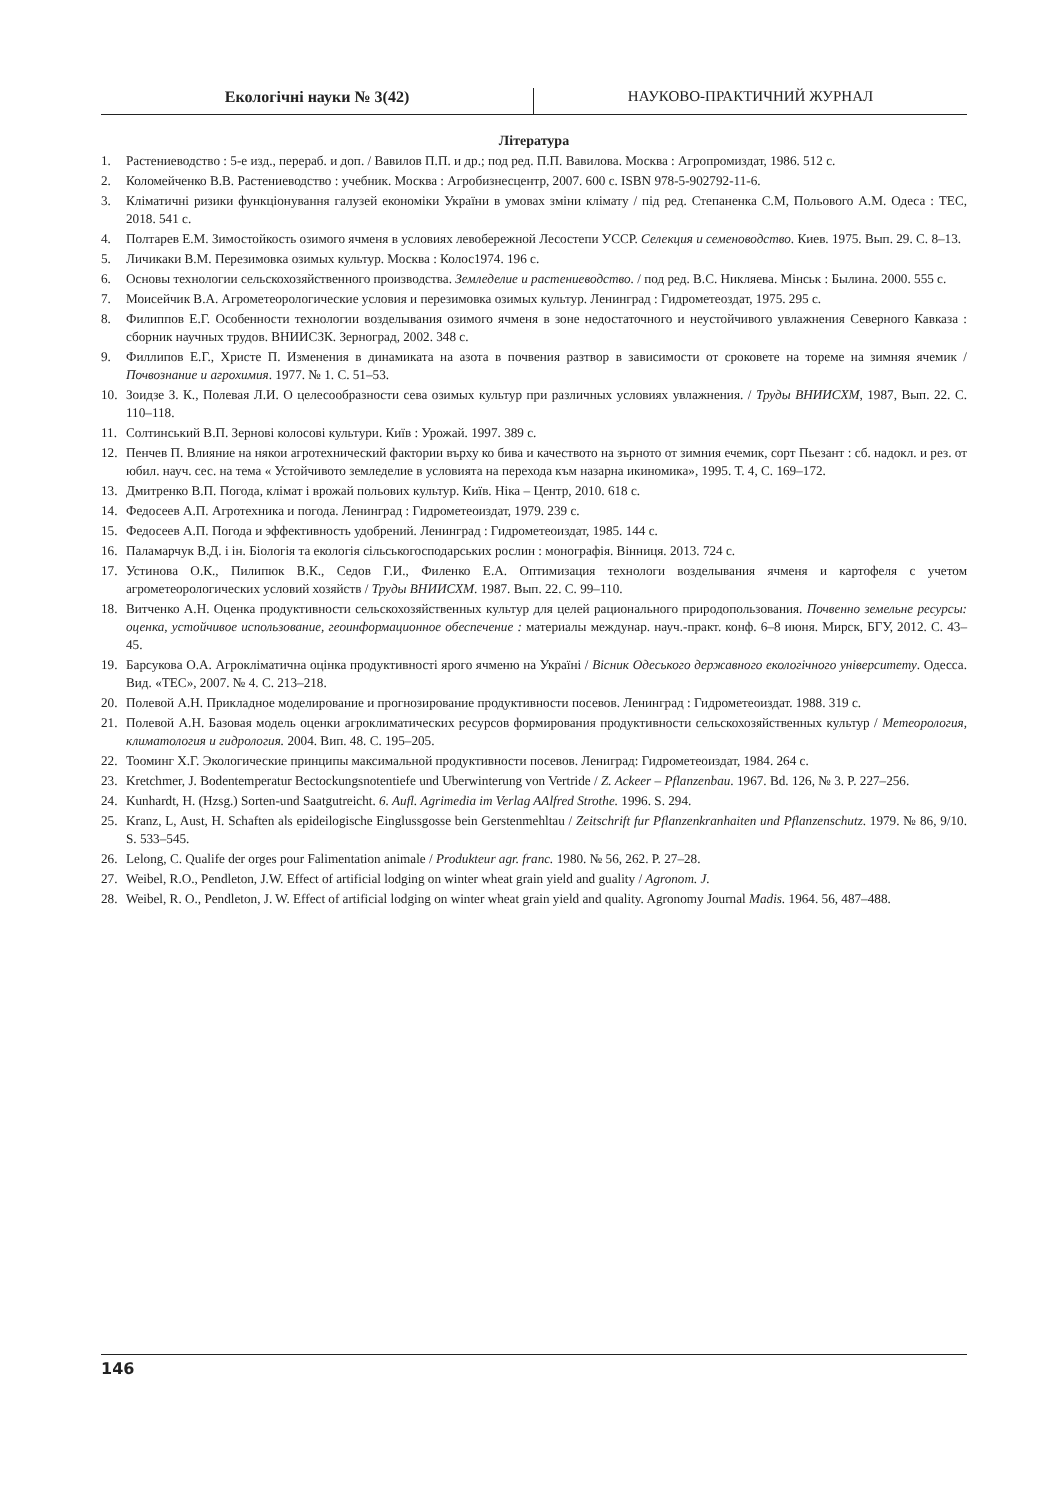Екологічні науки № 3(42) НАУКОВО-ПРАКТИЧНИЙ ЖУРНАЛ
Література
1. Растениеводство : 5-е изд., перераб. и доп. / Вавилов П.П. и др.; под ред. П.П. Вавилова. Москва : Агропромиздат, 1986. 512 с.
2. Коломейченко В.В. Растениеводство : учебник. Москва : Агробизнесцентр, 2007. 600 с. ISBN 978-5-902792-11-6.
3. Кліматичні ризики функціонування галузей економіки України в умовах зміни клімату / під ред. Степаненка С.М, Польового А.М. Одеса : ТЕС, 2018. 541 с.
4. Полтарев Е.М. Зимостойкость озимого ячменя в условиях левобережной Лесостепи УССР. Селекция и семеноводство. Киев. 1975. Вып. 29. С. 8–13.
5. Личикаки В.М. Перезимовка озимых культур. Москва : Колос1974. 196 с.
6. Основы технологии сельскохозяйственного производства. Земледелие и растениеводство. / под ред. В.С. Никляева. Мінськ : Былина. 2000. 555 с.
7. Моисейчик В.А. Агрометеорологические условия и перезимовка озимых культур. Ленинград : Гидрометеоздат, 1975. 295 с.
8. Филиппов Е.Г. Особенности технологии возделывания озимого ячменя в зоне недостаточного и неустойчивого увлажнения Северного Кавказа : сборник научных трудов. ВНИИСЗК. Зерноград, 2002. 348 с.
9. Филлипов Е.Г., Христе П. Изменения в динамиката на азота в почвения разтвор в зависимости от сроковете на тореме на зимняя ячемик / Почвознание и агрохимия. 1977. № 1. С. 51–53.
10. Зоидзе З. К., Полевая Л.И. О целесообразности сева озимых культур при различных условиях увлажнения. / Труды ВНИИСХМ, 1987, Вып. 22. С. 110–118.
11. Солтинський В.П. Зернові колосові культури. Київ : Урожай. 1997. 389 с.
12. Пенчев П. Влияние на някои агротехнический фактории върху ко бива и качеството на зърното от зимния ечемик, сорт Пьезант : сб. надокл. и рез. от юбил. науч. сес. на тема « Устойчивото земледелие в условията на перехода към назарна икиномика», 1995. Т. 4, С. 169–172.
13. Дмитренко В.П. Погода, клімат і врожай польових культур. Київ. Ніка – Центр, 2010. 618 с.
14. Федосеев А.П. Агротехника и погода. Ленинград : Гидрометеоиздат, 1979. 239 с.
15. Федосеев А.П. Погода и эффективность удобрений. Ленинград : Гидрометеоиздат, 1985. 144 с.
16. Паламарчук В.Д. і ін. Біологія та екологія сільськогосподарських рослин : монографія. Вінниця. 2013. 724 с.
17. Устинова О.К., Пилипюк В.К., Седов Г.И., Филенко Е.А. Оптимизация технологи возделывания ячменя и картофеля с учетом агрометеорологических условий хозяйств / Труды ВНИИСХМ. 1987. Вып. 22. С. 99–110.
18. Витченко А.Н. Оценка продуктивности сельскохозяйственных культур для целей рационального природопользования. Почвенно земельне ресурсы: оценка, устойчивое использование, геоинформационное обеспечение : материалы междунар. науч.-практ. конф. 6–8 июня. Мирск, БГУ, 2012. С. 43–45.
19. Барсукова О.А. Агрокліматична оцінка продуктивності ярого ячменю на Україні / Вісник Одеського державного екологічного університету. Одесса. Вид. «ТЕС», 2007. № 4. С. 213–218.
20. Полевой А.Н. Прикладное моделирование и прогнозирование продуктивности посевов. Ленинград : Гидрометеоиздат. 1988. 319 с.
21. Полевой А.Н. Базовая модель оценки агроклиматических ресурсов формирования продуктивности сельскохозяйственных культур / Метеорология, климатология и гидрология. 2004. Вип. 48. С. 195–205.
22. Тооминг Х.Г. Экологические принципы максимальной продуктивности посевов. Лениград: Гидрометеоиздат, 1984. 264 с.
23. Kretchmer, J. Bodentemperatur Bectockungsnotentiefe und Uberwinterung von Vertride / Z. Ackeer – Pflanzenbau. 1967. Bd. 126, № 3. P. 227–256.
24. Kunhardt, H. (Hzsg.) Sorten-und Saatgutreicht. 6. Aufl. Agrimedia im Verlag AAlfred Strothe. 1996. S. 294.
25. Kranz, L, Aust, H. Schaften als epideilogische Einglussgosse bein Gerstenmehltau / Zeitschrift fur Pflanzenkranhaiten und Pflanzenschutz. 1979. № 86, 9/10. S. 533–545.
26. Lelong, C. Qualife der orges pour Falimentation animale / Produkteur agr. franc. 1980. № 56, 262. P. 27–28.
27. Weibel, R.O., Pendleton, J.W. Effect of artificial lodging on winter wheat grain yield and guality / Agronom. J.
28. Weibel, R. O., Pendleton, J. W. Effect of artificial lodging on winter wheat grain yield and quality. Agronomy Journal Madis. 1964. 56, 487–488.
146